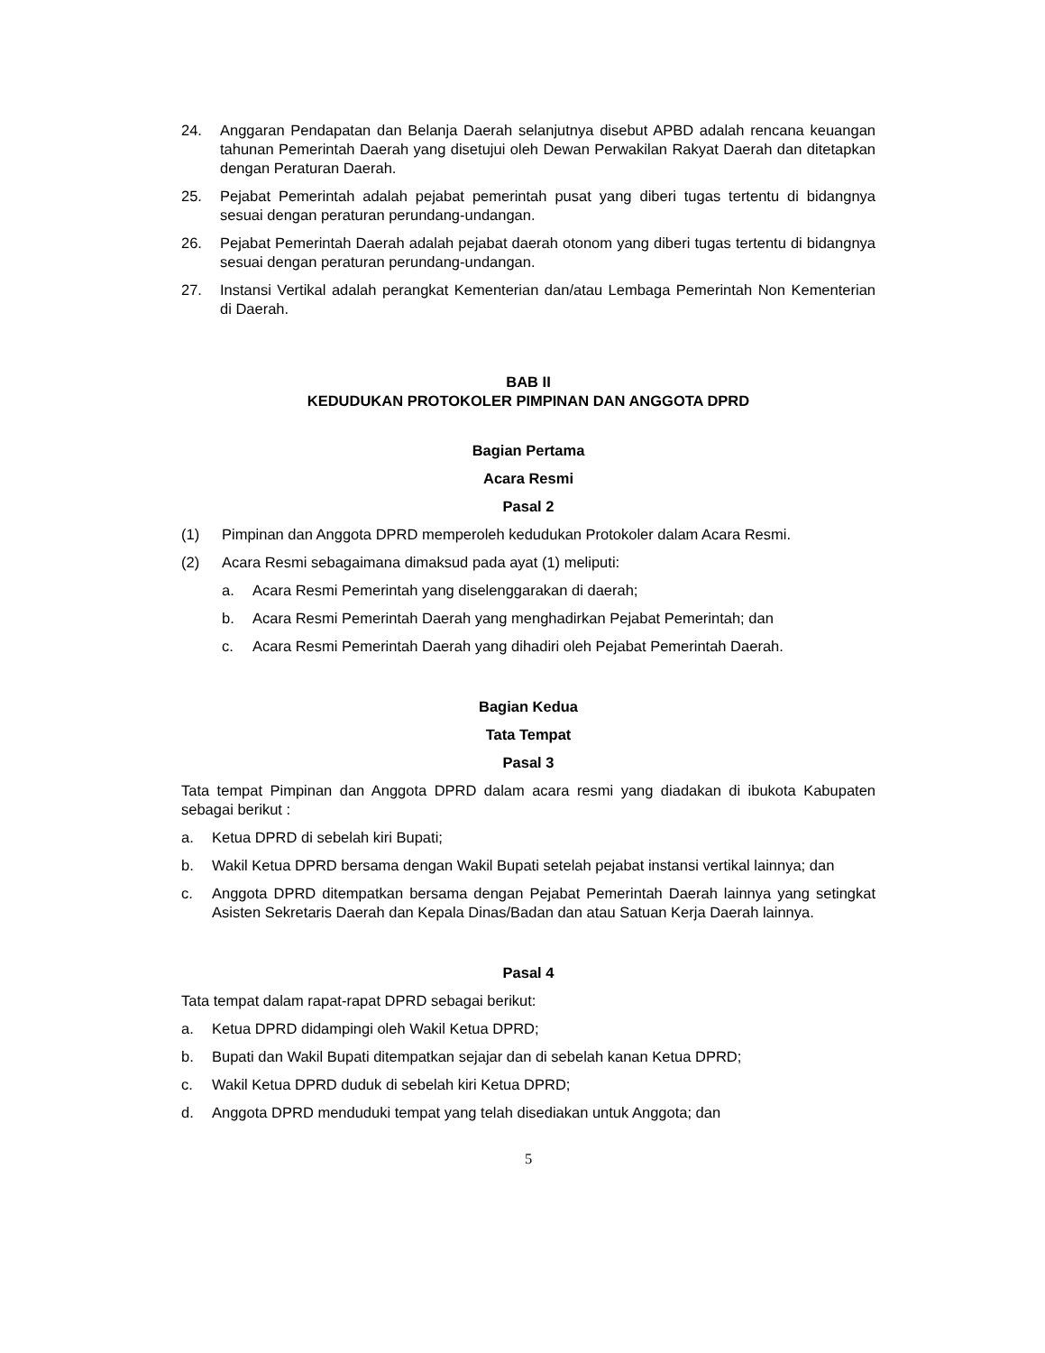24. Anggaran Pendapatan dan Belanja Daerah selanjutnya disebut APBD adalah rencana keuangan tahunan Pemerintah Daerah yang disetujui oleh Dewan Perwakilan Rakyat Daerah dan ditetapkan dengan Peraturan Daerah.
25. Pejabat Pemerintah adalah pejabat pemerintah pusat yang diberi tugas tertentu di bidangnya sesuai dengan peraturan perundang-undangan.
26. Pejabat Pemerintah Daerah adalah pejabat daerah otonom yang diberi tugas tertentu di bidangnya sesuai dengan peraturan perundang-undangan.
27. Instansi Vertikal adalah perangkat Kementerian dan/atau Lembaga Pemerintah Non Kementerian di Daerah.
BAB II
KEDUDUKAN PROTOKOLER PIMPINAN DAN ANGGOTA DPRD
Bagian Pertama
Acara Resmi
Pasal 2
(1) Pimpinan dan Anggota DPRD memperoleh kedudukan Protokoler dalam Acara Resmi.
(2) Acara Resmi sebagaimana dimaksud pada ayat (1) meliputi:
a. Acara Resmi Pemerintah yang diselenggarakan di daerah;
b. Acara Resmi Pemerintah Daerah yang menghadirkan Pejabat Pemerintah; dan
c. Acara Resmi Pemerintah Daerah yang dihadiri oleh Pejabat Pemerintah Daerah.
Bagian Kedua
Tata Tempat
Pasal 3
Tata tempat Pimpinan dan Anggota DPRD dalam acara resmi yang diadakan di ibukota Kabupaten sebagai berikut :
a. Ketua DPRD di sebelah kiri Bupati;
b. Wakil Ketua DPRD bersama dengan Wakil Bupati setelah pejabat instansi vertikal lainnya; dan
c. Anggota DPRD ditempatkan bersama dengan Pejabat Pemerintah Daerah lainnya yang setingkat Asisten Sekretaris Daerah dan Kepala Dinas/Badan dan atau Satuan Kerja Daerah lainnya.
Pasal 4
Tata tempat dalam rapat-rapat DPRD sebagai berikut:
a. Ketua DPRD didampingi oleh Wakil Ketua DPRD;
b. Bupati dan Wakil Bupati ditempatkan sejajar dan di sebelah kanan Ketua DPRD;
c. Wakil Ketua DPRD duduk di sebelah kiri Ketua DPRD;
d. Anggota DPRD menduduki tempat yang telah disediakan untuk Anggota; dan
5